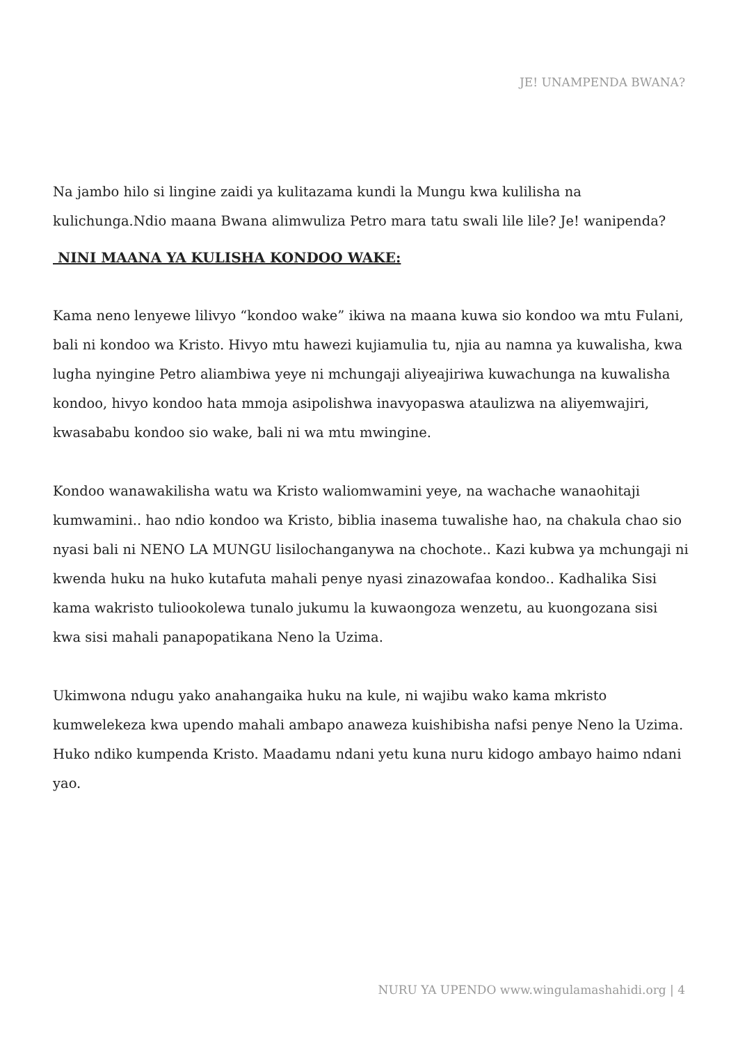JE! UNAMPENDA BWANA?
Na jambo hilo si lingine zaidi ya kulitazama kundi la Mungu kwa kulilisha na kulichunga.Ndio maana Bwana alimwuliza Petro mara tatu swali lile lile? Je! wanipenda?
NINI MAANA YA KULISHA KONDOO WAKE:
Kama neno lenyewe lilivyo “kondoo wake” ikiwa na maana kuwa sio kondoo wa mtu Fulani, bali ni kondoo wa Kristo. Hivyo mtu hawezi kujiamulia tu, njia au namna ya kuwalisha, kwa lugha nyingine Petro aliambiwa yeye ni mchungaji aliyeajiriwa kuwachunga na kuwalisha kondoo, hivyo kondoo hata mmoja asipolishwa inavyopaswa ataulizwa na aliyemwajiri, kwasababu kondoo sio wake, bali ni wa mtu mwingine.
Kondoo wanawakilisha watu wa Kristo waliomwamini yeye, na wachache wanaohitaji kumwamini.. hao ndio kondoo wa Kristo, biblia inasema tuwalishe hao, na chakula chao sio nyasi bali ni NENO LA MUNGU lisilochanganywa na chochote.. Kazi kubwa ya mchungaji ni kwenda huku na huko kutafuta mahali penye nyasi zinazowafaa kondoo.. Kadhalika Sisi kama wakristo tuliookolewa tunalo jukumu la kuwaongoza wenzetu, au kuongozana sisi kwa sisi mahali panapopatikana Neno la Uzima.
Ukimwona ndugu yako anahangaika huku na kule, ni wajibu wako kama mkristo kumwelekeza kwa upendo mahali ambapo anaweza kuishibisha nafsi penye Neno la Uzima. Huko ndiko kumpenda Kristo. Maadamu ndani yetu kuna nuru kidogo ambayo haimo ndani yao.
NURU YA UPENDO www.wingulamashahidi.org | 4